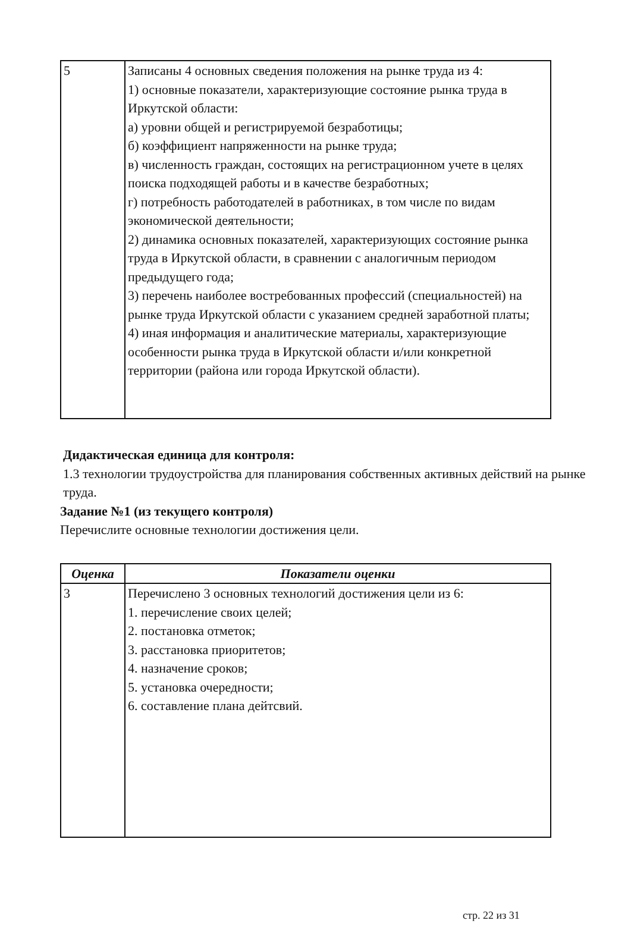| 5 | Записаны 4 основных сведения положения на рынке труда из 4: 1) основные показатели, характеризующие состояние рынка труда в Иркутской области: а) уровни общей и регистрируемой безработицы; б) коэффициент напряженности на рынке труда; в) численность граждан, состоящих на регистрационном учете в целях поиска подходящей работы и в качестве безработных; г) потребность работодателей в работниках, в том числе по видам экономической деятельности; 2) динамика основных показателей, характеризующих состояние рынка труда в Иркутской области, в сравнении с аналогичным периодом предыдущего года; 3) перечень наиболее востребованных профессий (специальностей) на рынке труда Иркутской области с указанием средней заработной платы; 4) иная информация и аналитические материалы, характеризующие особенности рынка труда в Иркутской области и/или конкретной территории (района или города Иркутской области). |
Дидактическая единица для контроля:
1.3 технологии трудоустройства для планирования собственных активных действий на рынке труда.
Задание №1 (из текущего контроля)
Перечислите основные технологии достижения цели.
| Оценка | Показатели оценки |
| --- | --- |
| 3 | Перечислено 3 основных технологий достижения цели из 6: 1. перечисление своих целей; 2. постановка отметок; 3. расстановка приоритетов; 4. назначение сроков; 5. установка очередности; 6. составление плана дейтсвий. |
стр. 22 из 31